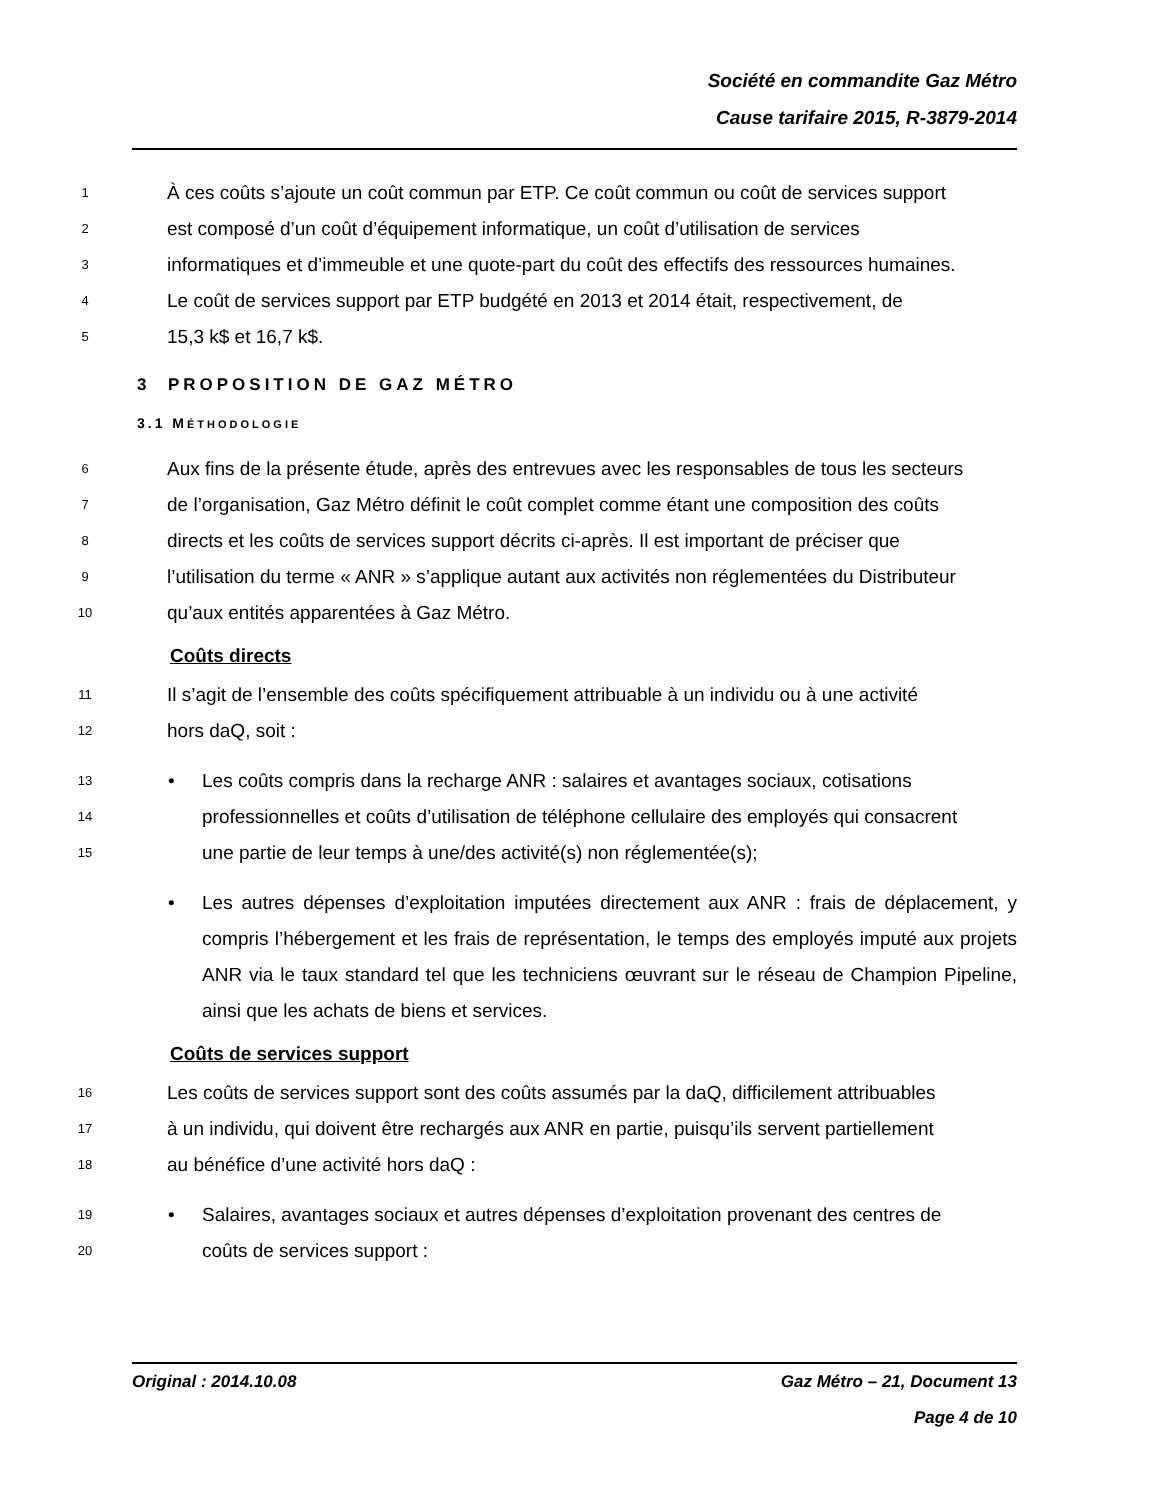Société en commandite Gaz Métro
Cause tarifaire 2015, R-3879-2014
1 À ces coûts s’ajoute un coût commun par ETP. Ce coût commun ou coût de services support
2 est composé d’un coût d’équipement informatique, un coût d’utilisation de services
3 informatiques et d’immeuble et une quote-part du coût des effectifs des ressources humaines.
4 Le coût de services support par ETP budgété en 2013 et 2014 était, respectivement, de
5 15,3 k$ et 16,7 k$.
3 PROPOSITION DE GAZ MÉTRO
3.1 MÉTHODOLOGIE
6 Aux fins de la présente étude, après des entrevues avec les responsables de tous les secteurs
7 de l’organisation, Gaz Métro définit le coût complet comme étant une composition des coûts
8 directs et les coûts de services support décrits ci-après. Il est important de préciser que
9 l’utilisation du terme « ANR » s’applique autant aux activités non réglementées du Distributeur
10 qu’aux entités apparentées à Gaz Métro.
Coûts directs
11 Il s’agit de l’ensemble des coûts spécifiquement attribuable à un individu ou à une activité
12 hors daQ, soit :
13 • Les coûts compris dans la recharge ANR : salaires et avantages sociaux, cotisations
14 professionnelles et coûts d’utilisation de téléphone cellulaire des employés qui consacrent
15 une partie de leur temps à une/des activité(s) non réglementée(s);
• Les autres dépenses d’exploitation imputées directement aux ANR : frais de déplacement, y compris l’hébergement et les frais de représentation, le temps des employés imputé aux projets ANR via le taux standard tel que les techniciens œuvrant sur le réseau de Champion Pipeline, ainsi que les achats de biens et services.
Coûts de services support
16 Les coûts de services support sont des coûts assumés par la daQ, difficilement attribuables
17 à un individu, qui doivent être rechargés aux ANR en partie, puisqu’ils servent partiellement
18 au bénéfice d’une activité hors daQ :
19 • Salaires, avantages sociaux et autres dépenses d’exploitation provenant des centres de
20 coûts de services support :
Original : 2014.10.08 Gaz Métro – 21, Document 13
Page 4 de 10